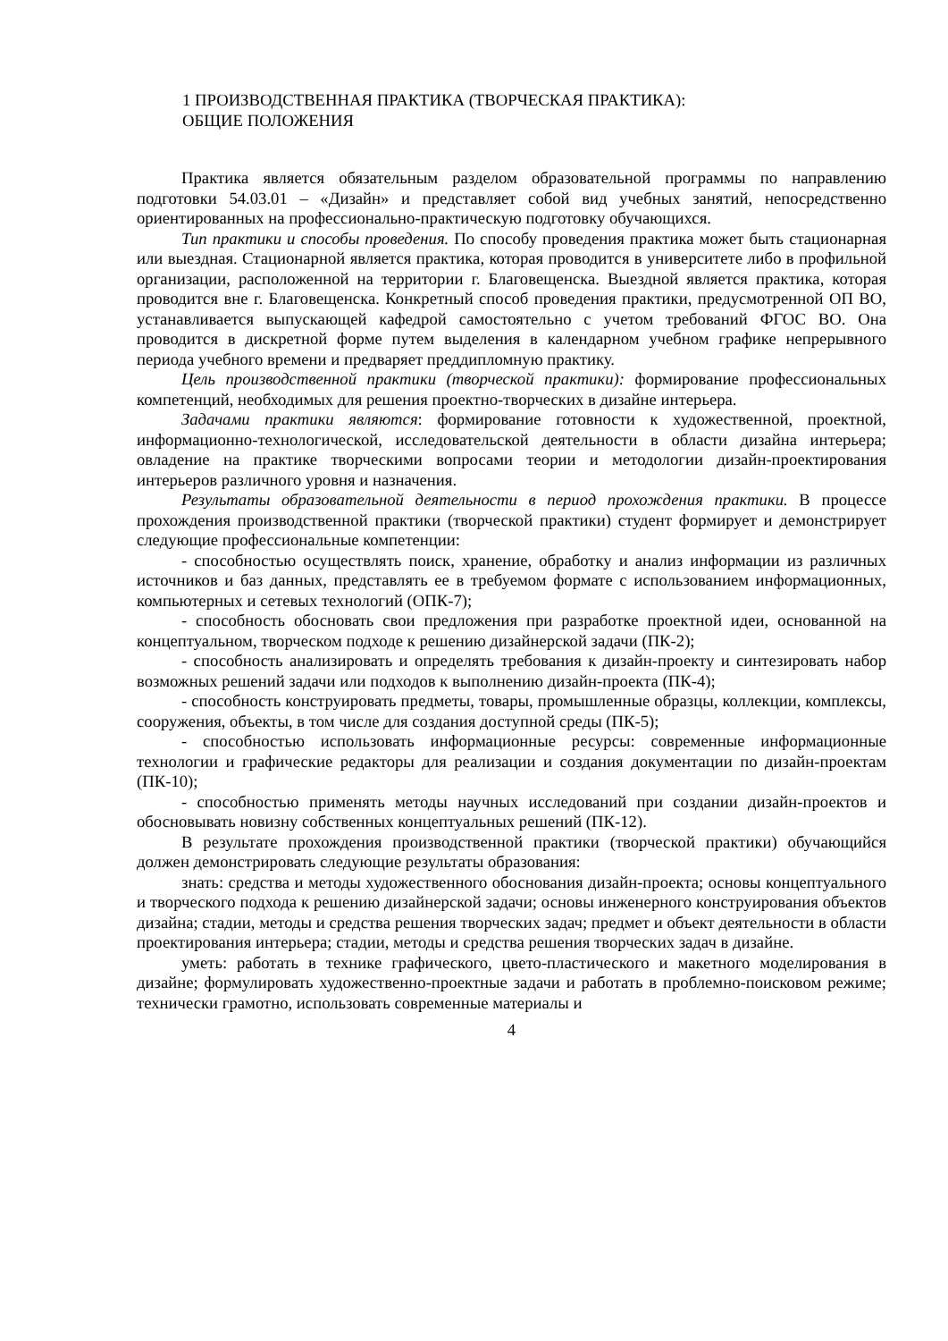1 ПРОИЗВОДСТВЕННАЯ ПРАКТИКА (ТВОРЧЕСКАЯ ПРАКТИКА):
ОБЩИЕ ПОЛОЖЕНИЯ
Практика является обязательным разделом образовательной программы по направлению подготовки 54.03.01 – «Дизайн» и представляет собой вид учебных занятий, непосредственно ориентированных на профессионально-практическую подготовку обучающихся.
Тип практики и способы проведения. По способу проведения практика может быть стационарная или выездная. Стационарной является практика, которая проводится в университете либо в профильной организации, расположенной на территории г. Благовещенска. Выездной является практика, которая проводится вне г. Благовещенска. Конкретный способ проведения практики, предусмотренной ОП ВО, устанавливается выпускающей кафедрой самостоятельно с учетом требований ФГОС ВО. Она проводится в дискретной форме путем выделения в календарном учебном графике непрерывного периода учебного времени и предваряет преддипломную практику.
Цель производственной практики (творческой практики): формирование профессиональных компетенций, необходимых для решения проектно-творческих в дизайне интерьера.
Задачами практики являются: формирование готовности к художественной, проектной, информационно-технологической, исследовательской деятельности в области дизайна интерьера; овладение на практике творческими вопросами теории и методологии дизайн-проектирования интерьеров различного уровня и назначения.
Результаты образовательной деятельности в период прохождения практики. В процессе прохождения производственной практики (творческой практики) студент формирует и демонстрирует следующие профессиональные компетенции:
- способностью осуществлять поиск, хранение, обработку и анализ информации из различных источников и баз данных, представлять ее в требуемом формате с использованием информационных, компьютерных и сетевых технологий (ОПК-7);
- способность обосновать свои предложения при разработке проектной идеи, основанной на концептуальном, творческом подходе к решению дизайнерской задачи (ПК-2);
- способность анализировать и определять требования к дизайн-проекту и синтезировать набор возможных решений задачи или подходов к выполнению дизайн-проекта (ПК-4);
- способность конструировать предметы, товары, промышленные образцы, коллекции, комплексы, сооружения, объекты, в том числе для создания доступной среды (ПК-5);
- способностью использовать информационные ресурсы: современные информационные технологии и графические редакторы для реализации и создания документации по дизайн-проектам (ПК-10);
- способностью применять методы научных исследований при создании дизайн-проектов и обосновывать новизну собственных концептуальных решений (ПК-12).
В результате прохождения производственной практики (творческой практики) обучающийся должен демонстрировать следующие результаты образования:
знать: средства и методы художественного обоснования дизайн-проекта; основы концептуального и творческого подхода к решению дизайнерской задачи; основы инженерного конструирования объектов дизайна; стадии, методы и средства решения творческих задач; предмет и объект деятельности в области проектирования интерьера; стадии, методы и средства решения творческих задач в дизайне.
уметь: работать в технике графического, цвето-пластического и макетного моделирования в дизайне; формулировать художественно-проектные задачи и работать в проблемно-поисковом режиме; технически грамотно, использовать современные материалы и
4